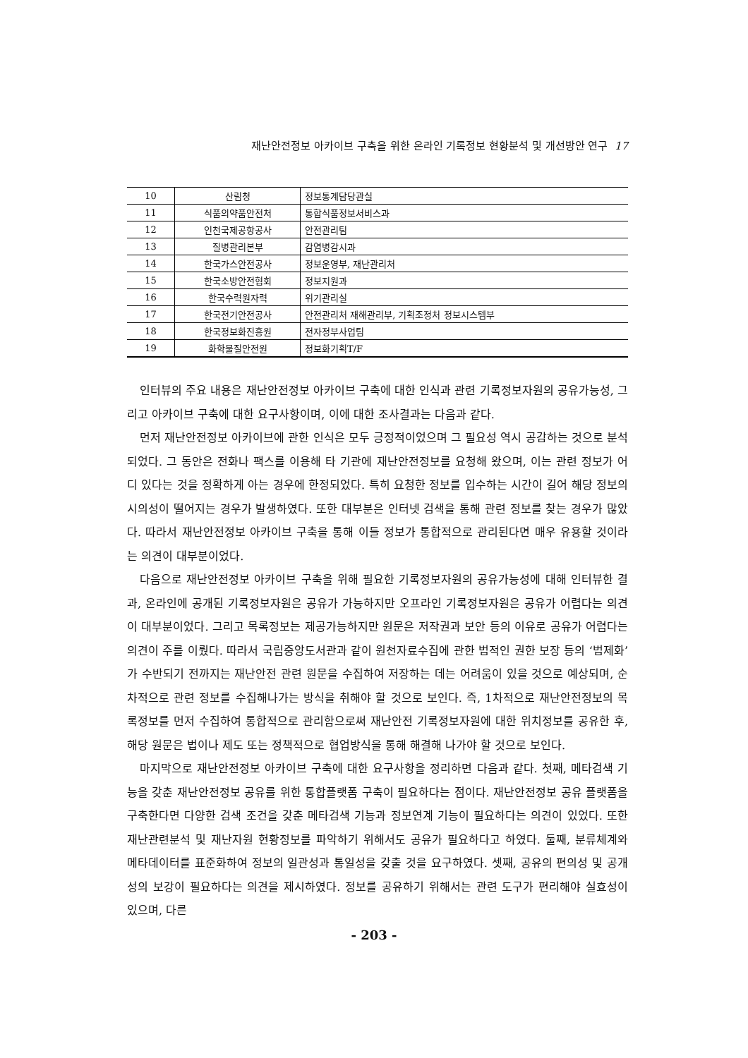재난안전정보 아카이브 구축을 위한 온라인 기록정보 현황분석 및 개선방안 연구 17
| 10 | 산림청 | 정보통계담당관실 |
| 11 | 식품의약품안전처 | 통합식품정보서비스과 |
| 12 | 인천국제공항공사 | 안전관리팀 |
| 13 | 질병관리본부 | 감염병감시과 |
| 14 | 한국가스안전공사 | 정보운영부, 재난관리처 |
| 15 | 한국소방안전협회 | 정보지원과 |
| 16 | 한국수력원자력 | 위기관리실 |
| 17 | 한국전기안전공사 | 안전관리처 재해관리부, 기획조정처 정보시스템부 |
| 18 | 한국정보화진흥원 | 전자정부사업팀 |
| 19 | 화학물질안전원 | 정보화기획T/F |
인터뷰의 주요 내용은 재난안전정보 아카이브 구축에 대한 인식과 관련 기록정보자원의 공유가능성, 그리고 아카이브 구축에 대한 요구사항이며, 이에 대한 조사결과는 다음과 같다.
먼저 재난안전정보 아카이브에 관한 인식은 모두 긍정적이었으며 그 필요성 역시 공감하는 것으로 분석되었다. 그 동안은 전화나 팩스를 이용해 타 기관에 재난안전정보를 요청해 왔으며, 이는 관련 정보가 어디 있다는 것을 정확하게 아는 경우에 한정되었다. 특히 요청한 정보를 입수하는 시간이 길어 해당 정보의 시의성이 떨어지는 경우가 발생하였다. 또한 대부분은 인터넷 검색을 통해 관련 정보를 찾는 경우가 많았다. 따라서 재난안전정보 아카이브 구축을 통해 이들 정보가 통합적으로 관리된다면 매우 유용할 것이라는 의견이 대부분이었다.
다음으로 재난안전정보 아카이브 구축을 위해 필요한 기록정보자원의 공유가능성에 대해 인터뷰한 결과, 온라인에 공개된 기록정보자원은 공유가 가능하지만 오프라인 기록정보자원은 공유가 어렵다는 의견이 대부분이었다. 그리고 목록정보는 제공가능하지만 원문은 저작권과 보안 등의 이유로 공유가 어렵다는 의견이 주를 이뤘다. 따라서 국립중앙도서관과 같이 원천자료수집에 관한 법적인 권한 보장 등의 ‘법제화’가 수반되기 전까지는 재난안전 관련 원문을 수집하여 저장하는 데는 어려움이 있을 것으로 예상되며, 순차적으로 관련 정보를 수집해나가는 방식을 취해야 할 것으로 보인다. 즉, 1차적으로 재난안전정보의 목록정보를 먼저 수집하여 통합적으로 관리함으로써 재난안전 기록정보자원에 대한 위치정보를 공유한 후, 해당 원문은 법이나 제도 또는 정책적으로 협업방식을 통해 해결해 나가야 할 것으로 보인다.
마지막으로 재난안전정보 아카이브 구축에 대한 요구사항을 정리하면 다음과 같다. 첫째, 메타검색 기능을 갖춘 재난안전정보 공유를 위한 통합플랫폼 구축이 필요하다는 점이다. 재난안전정보 공유 플랫폼을 구축한다면 다양한 검색 조건을 갖춘 메타검색 기능과 정보연계 기능이 필요하다는 의견이 있었다. 또한 재난관련분석 및 재난자원 현황정보를 파악하기 위해서도 공유가 필요하다고 하였다. 둘째, 분류체계와 메타데이터를 표준화하여 정보의 일관성과 통일성을 갖출 것을 요구하였다. 셋째, 공유의 편의성 및 공개성의 보강이 필요하다는 의견을 제시하였다. 정보를 공유하기 위해서는 관련 도구가 편리해야 실효성이 있으며, 다른
- 203 -